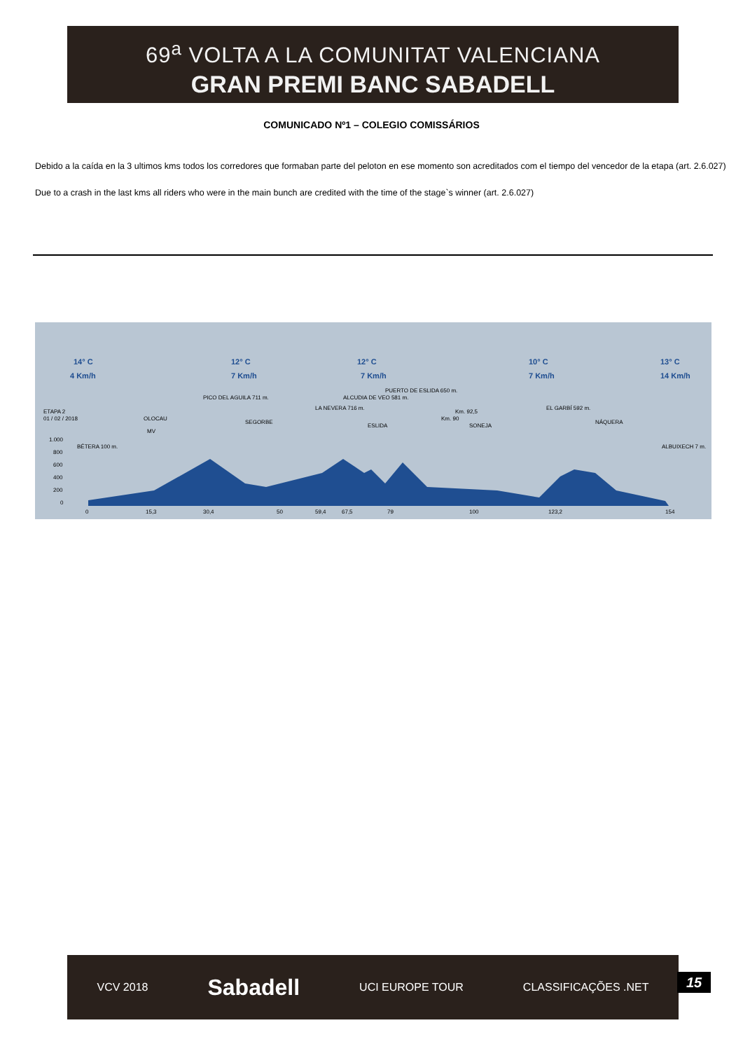69<sup>a</sup> VOLTA A LA COMUNITAT VALENCIANA
GRAN PREMI BANC SABADELL
COMUNICADO Nº1 – COLEGIO COMISSÁRIOS
Debido a la caída en la 3 ultimos kms todos los corredores que formaban parte del peloton en ese momento son acreditados com el tiempo del vencedor de la etapa (art. 2.6.027)
Due to a crash in the last kms all riders who were in the main bunch are credited with the time of the stage`s winner (art. 2.6.027)
14° C
4 Km/h
12° C
7 Km/h
12° C
7 Km/h
10° C
7 Km/h
13° C
14 Km/h
ETAPA 2
01 / 02 / 2018
1.000
800
600
400
200
0
0
15,3
30,4
50
59,4
67,5
79
100
123,2
154
BÉTERA 100 m.
ALBUIXECH 7 m.
OLOCAU
PICO DEL AGUILA 711 m.
SEGORBE
LA NEVERA 716 m.
ALCUDIA DE VEO 581 m.
ESLIDA
PUERTO DE ESLIDA 650 m.
Km. 90
Km. 92,5
SONEJA
EL GARBÍ 592 m.
NÁQUERA
MV
VCV 2018 Sabadell UCI EUROPE TOUR CLASSIFICAÇÕES .NET
15